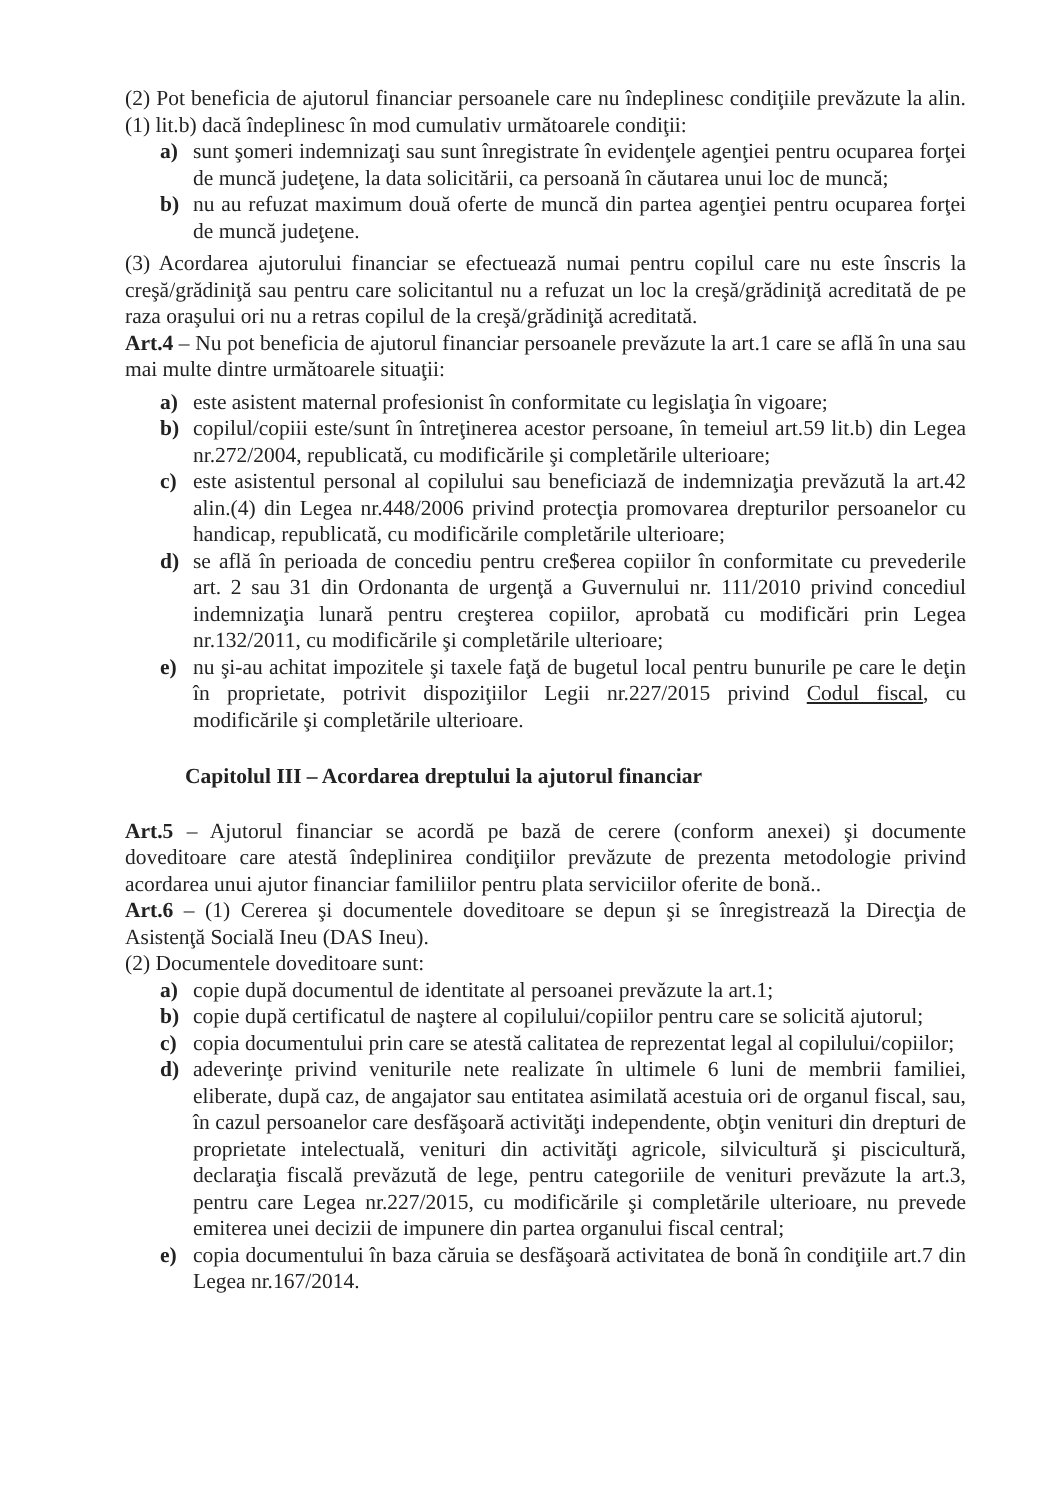(2) Pot beneficia de ajutorul financiar persoanele care nu îndeplinesc condiţiile prevăzute la alin.(1) lit.b) dacă îndeplinesc în mod cumulativ următoarele condiţii:
a) sunt şomeri indemnizaţi sau sunt înregistrate în evidenţele agenţiei pentru ocuparea forţei de muncă judeţene, la data solicitării, ca persoană în căutarea unui loc de muncă;
b) nu au refuzat maximum două oferte de muncă din partea agenţiei pentru ocuparea forţei de muncă judeţene.
(3) Acordarea ajutorului financiar se efectuează numai pentru copilul care nu este înscris la creşă/grădiniţă sau pentru care solicitantul nu a refuzat un loc la creşă/grădiniţă acreditată de pe raza oraşului ori nu a retras copilul de la creşă/grădiniţă acreditată.
Art.4 – Nu pot beneficia de ajutorul financiar persoanele prevăzute la art.1 care se află în una sau mai multe dintre următoarele situaţii:
a) este asistent maternal profesionist în conformitate cu legislaţia în vigoare;
b) copilul/copiii este/sunt în întreţinerea acestor persoane, în temeiul art.59 lit.b) din Legea nr.272/2004, republicată, cu modificările şi completările ulterioare;
c) este asistentul personal al copilului sau beneficiază de indemnizaţia prevăzută la art.42 alin.(4) din Legea nr.448/2006 privind protecţia promovarea drepturilor persoanelor cu handicap, republicată, cu modificările completările ulterioare;
d) se află în perioada de concediu pentru cre$erea copiilor în conformitate cu prevederile art. 2 sau 31 din Ordonanta de urgenţă a Guvernului nr. 111/2010 privind concediul indemnizaţia lunară pentru creşterea copiilor, aprobată cu modificări prin Legea nr.132/2011, cu modificările şi completările ulterioare;
e) nu şi-au achitat impozitele şi taxele faţă de bugetul local pentru bunurile pe care le deţin în proprietate, potrivit dispoziţiilor Legii nr.227/2015 privind Codul fiscal, cu modificările şi completările ulterioare.
Capitolul III – Acordarea dreptului la ajutorul financiar
Art.5 – Ajutorul financiar se acordă pe bază de cerere (conform anexei) şi documente doveditoare care atestă îndeplinirea condiţiilor prevăzute de prezenta metodologie privind acordarea unui ajutor financiar familiilor pentru plata serviciilor oferite de bonă..
Art.6 – (1) Cererea şi documentele doveditoare se depun şi se înregistrează la Direcţia de Asistenţă Socială Ineu (DAS Ineu).
(2) Documentele doveditoare sunt:
a) copie după documentul de identitate al persoanei prevăzute la art.1;
b) copie după certificatul de naştere al copilului/copiilor pentru care se solicită ajutorul;
c) copia documentului prin care se atestă calitatea de reprezentat legal al copilului/copiilor;
d) adeverinţe privind veniturile nete realizate în ultimele 6 luni de membrii familiei, eliberate, după caz, de angajator sau entitatea asimilată acestuia ori de organul fiscal, sau, în cazul persoanelor care desfăşoară activităţi independente, obţin venituri din drepturi de proprietate intelectuală, venituri din activităţi agricole, silvicultură şi piscicultură, declaraţia fiscală prevăzută de lege, pentru categoriile de venituri prevăzute la art.3, pentru care Legea nr.227/2015, cu modificările şi completările ulterioare, nu prevede emiterea unei decizii de impunere din partea organului fiscal central;
e) copia documentului în baza căruia se desfăşoară activitatea de bonă în condiţiile art.7 din Legea nr.167/2014.